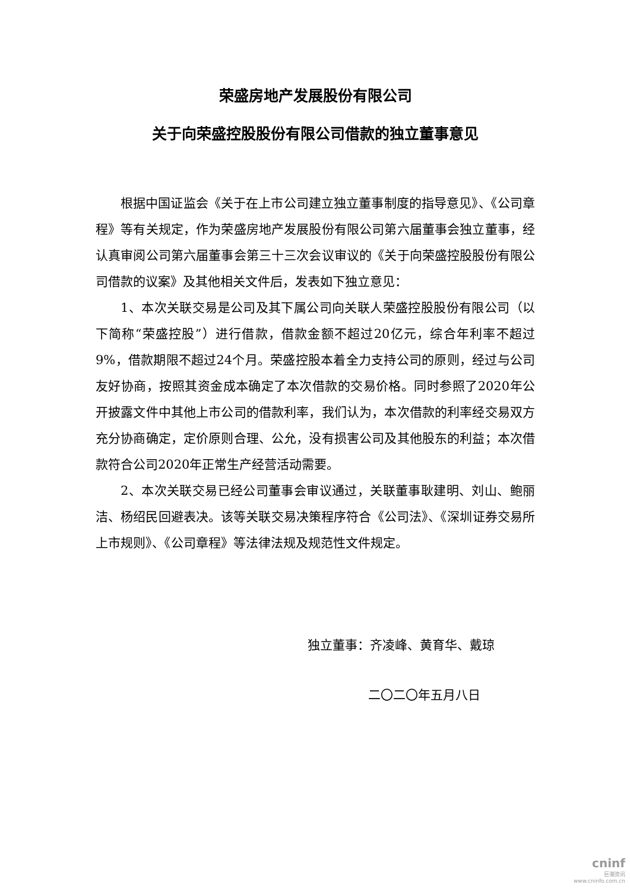荣盛房地产发展股份有限公司
关于向荣盛控股股份有限公司借款的独立董事意见
根据中国证监会《关于在上市公司建立独立董事制度的指导意见》、《公司章程》等有关规定，作为荣盛房地产发展股份有限公司第六届董事会独立董事，经认真审阅公司第六届董事会第三十三次会议审议的《关于向荣盛控股股份有限公司借款的议案》及其他相关文件后，发表如下独立意见：
1、本次关联交易是公司及其下属公司向关联人荣盛控股股份有限公司（以下简称“荣盛控股”）进行借款，借款金额不超过20亿元，综合年利率不超过9%，借款期限不超过24个月。荣盛控股本着全力支持公司的原则，经过与公司友好协商，按照其资金成本确定了本次借款的交易价格。同时参照了2020年公开披露文件中其他上市公司的借款利率，我们认为，本次借款的利率经交易双方充分协商确定，定价原则合理、公允，没有损害公司及其他股东的利益；本次借款符合公司2020年正常生产经营活动需要。
2、本次关联交易已经公司董事会审议通过，关联董事耿建明、刘山、鲍丽洁、杨绍民回避表决。该等关联交易决策程序符合《公司法》、《深圳证券交易所上市规则》、《公司章程》等法律法规及规范性文件规定。
独立董事：齐凌峰、黄育华、戴琼
二〇二〇年五月八日
cninf
巨潮资讯
www.cninfo.com.cn